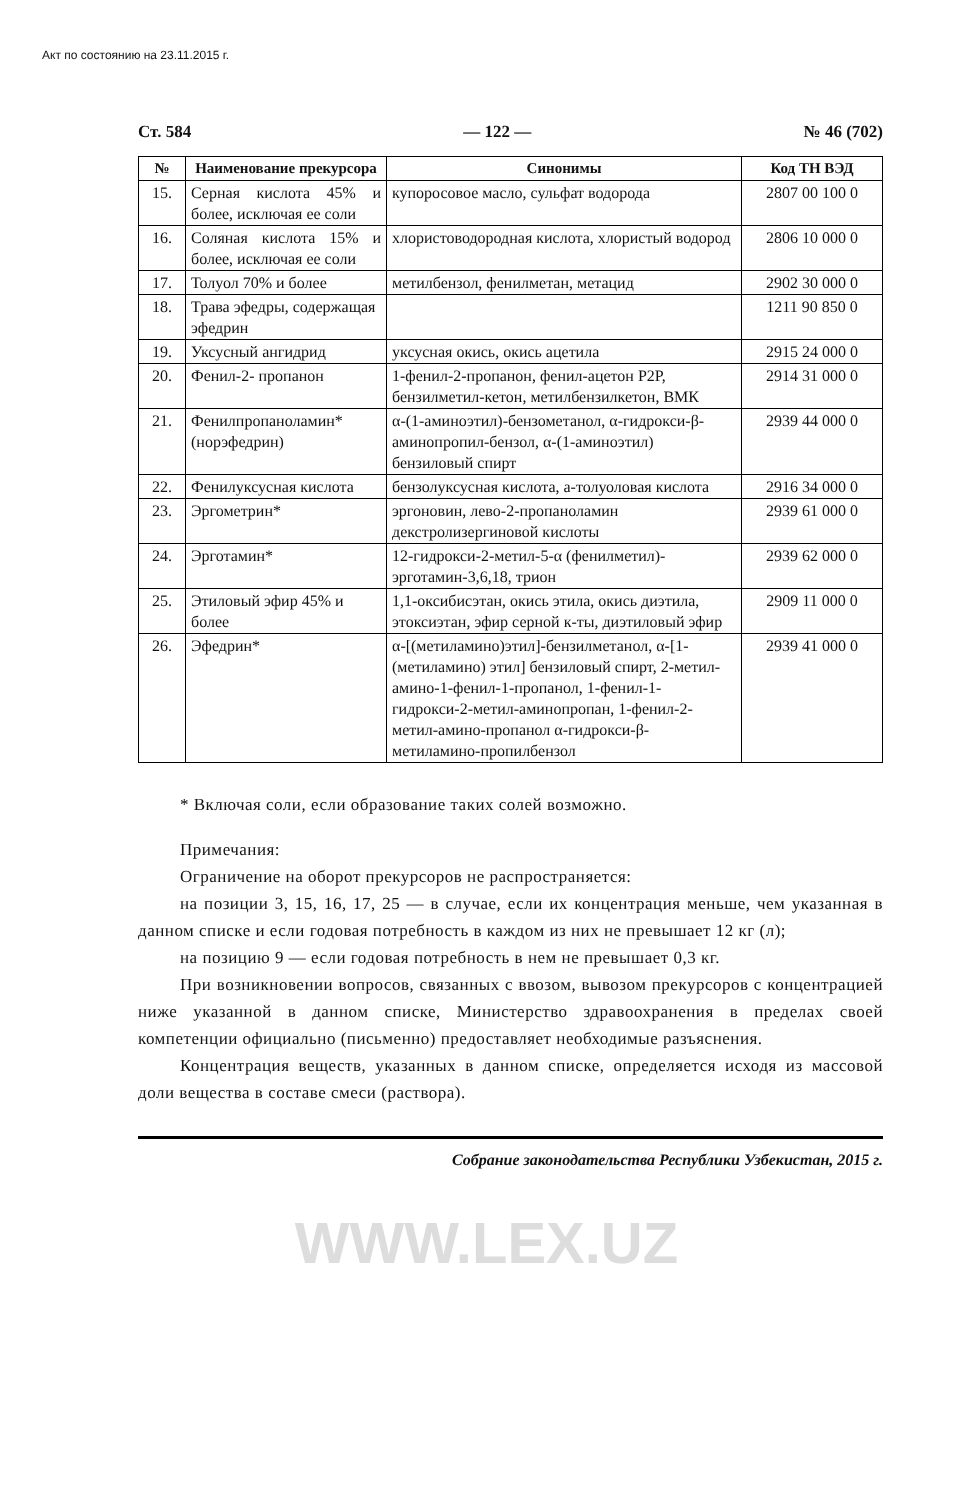Акт по состоянию на 23.11.2015 г.
Ст. 584 — 122 — № 46 (702)
| № | Наименование прекурсора | Синонимы | Код ТН ВЭД |
| --- | --- | --- | --- |
| 15. | Серная кислота 45% и более, исключая ее соли | купоросовое масло, сульфат водорода | 2807 00 100 0 |
| 16. | Соляная кислота 15% и более, исключая ее соли | хлористоводородная кислота, хлористый водород | 2806 10 000 0 |
| 17. | Толуол 70% и более | метилбензол, фенилметан, метацид | 2902 30 000 0 |
| 18. | Трава эфедры, содер­жащая эфедрин | | 1211 90 850 0 |
| 19. | Уксусный ангидрид | уксусная окись, окись ацетила | 2915 24 000 0 |
| 20. | Фенил-2- пропанон | 1-фенил-2-пропанон, фенил-ацетон Р2Р, бензилметил-кетон, метилбензилкетон, ВМК | 2914 31 000 0 |
| 21. | Фенилпропаноламин* (норэфедрин) | α-(1-аминоэтил)-бензометанол, α-гидрокси-β-аминопропил-бензол, α-(1-аминоэтил) бензиловый спирт | 2939 44 000 0 |
| 22. | Фенилуксусная кислота | бензолуксусная кислота, а-толуоловая кислота | 2916 34 000 0 |
| 23. | Эргометрин* | эргоновин, лево-2-пропаноламин декстролизергиновой кислоты | 2939 61 000 0 |
| 24. | Эрготамин* | 12-гидрокси-2-метил-5-α (фенилметил)-эрготамин-3,6,18, трион | 2939 62 000 0 |
| 25. | Этиловый эфир 45% и более | 1,1-оксибисэтан, окись этила, окись диэтила, этоксиэтан, эфир серной к-ты, диэтиловый эфир | 2909 11 000 0 |
| 26. | Эфедрин* | α-[(метиламино)этил]-бензилметанол, α-[1-(метиламино) этил] бензиловый спирт, 2-метил-амино-1-фенил-1-пропанол, 1-фенил-1-гидрокси-2-метил-аминопропан, 1-фенил-2-метил-амино-пропанол α-гидрокси-β-метиламино-пропилбензол | 2939 41 000 0 |
* Включая соли, если образование таких солей возможно.
Примечания:
Ограничение на оборот прекурсоров не распространяется:
на позиции 3, 15, 16, 17, 25 — в случае, если их концентрация меньше, чем указанная в данном списке и если годовая потребность в каждом из них не превышает 12 кг (л);
на позицию 9 — если годовая потребность в нем не превышает 0,3 кг.
При возникновении вопросов, связанных с ввозом, вывозом прекурсоров с концентрацией ниже указанной в данном списке, Министерство здравоохранения в пределах своей компетенции официально (письменно) предоставляет необходимые разъяснения.
Концентрация веществ, указанных в данном списке, определяется исходя из массовой доли вещества в составе смеси (раствора).
Собрание законодательства Республики Узбекистан, 2015 г.
WWW.LEX.UZ